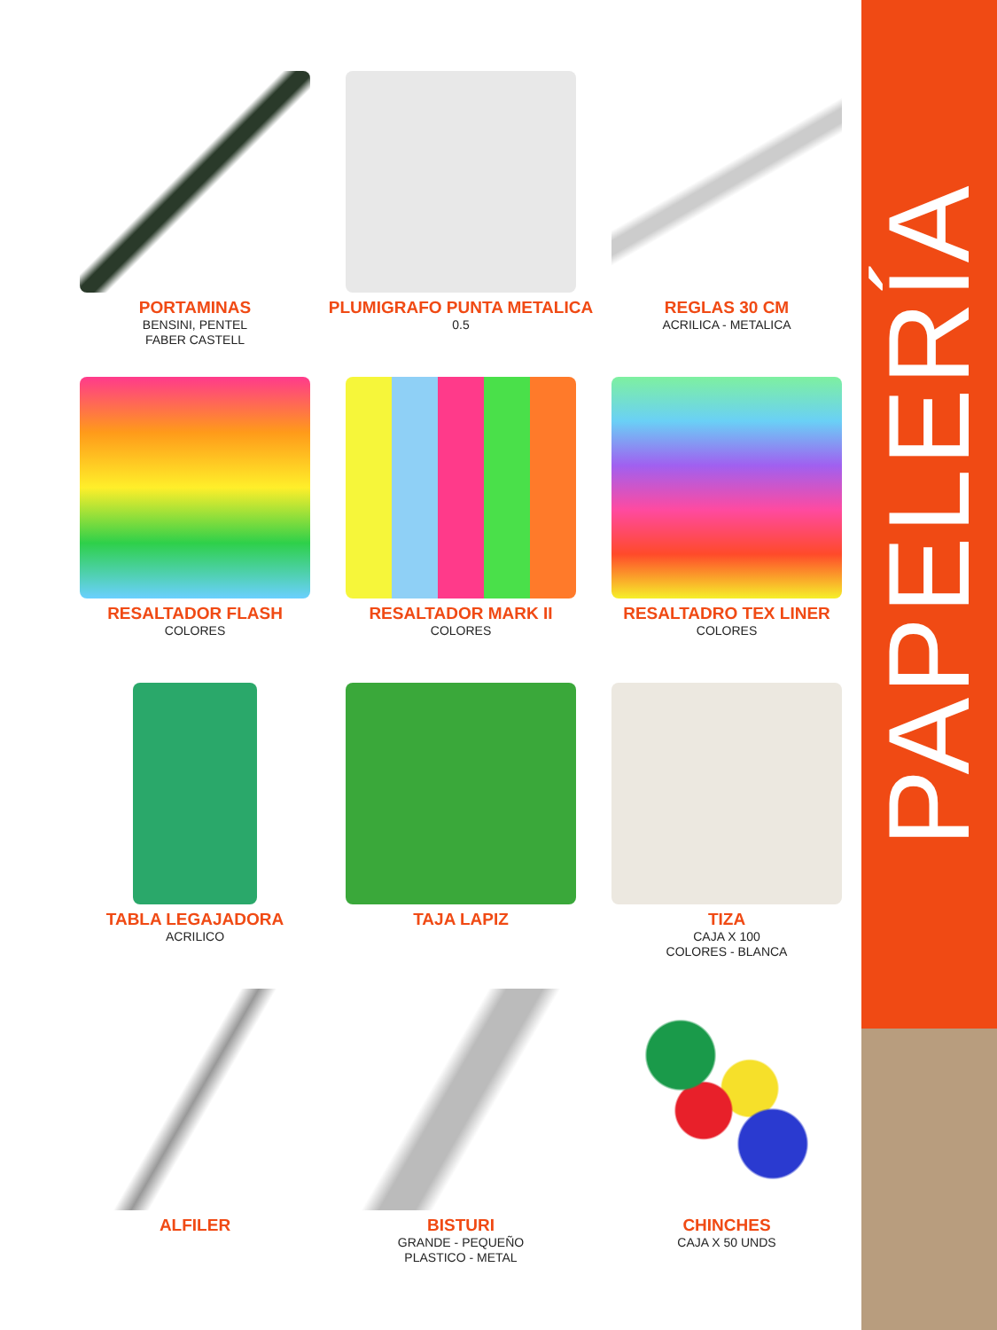PAPELERÍA
PORTAMINAS
BENSINI, PENTEL
FABER CASTELL
PLUMIGRAFO PUNTA METALICA
0.5
REGLAS 30 CM
ACRILICA - METALICA
RESALTADOR FLASH
COLORES
RESALTADOR MARK II
COLORES
RESALTADRO TEX LINER
COLORES
TABLA LEGAJADORA
ACRILICO
TAJA LAPIZ
TIZA
CAJA X 100
COLORES - BLANCA
ALFILER
BISTURI
GRANDE - PEQUEÑO
PLASTICO - METAL
CHINCHES
CAJA X 50 UNDS